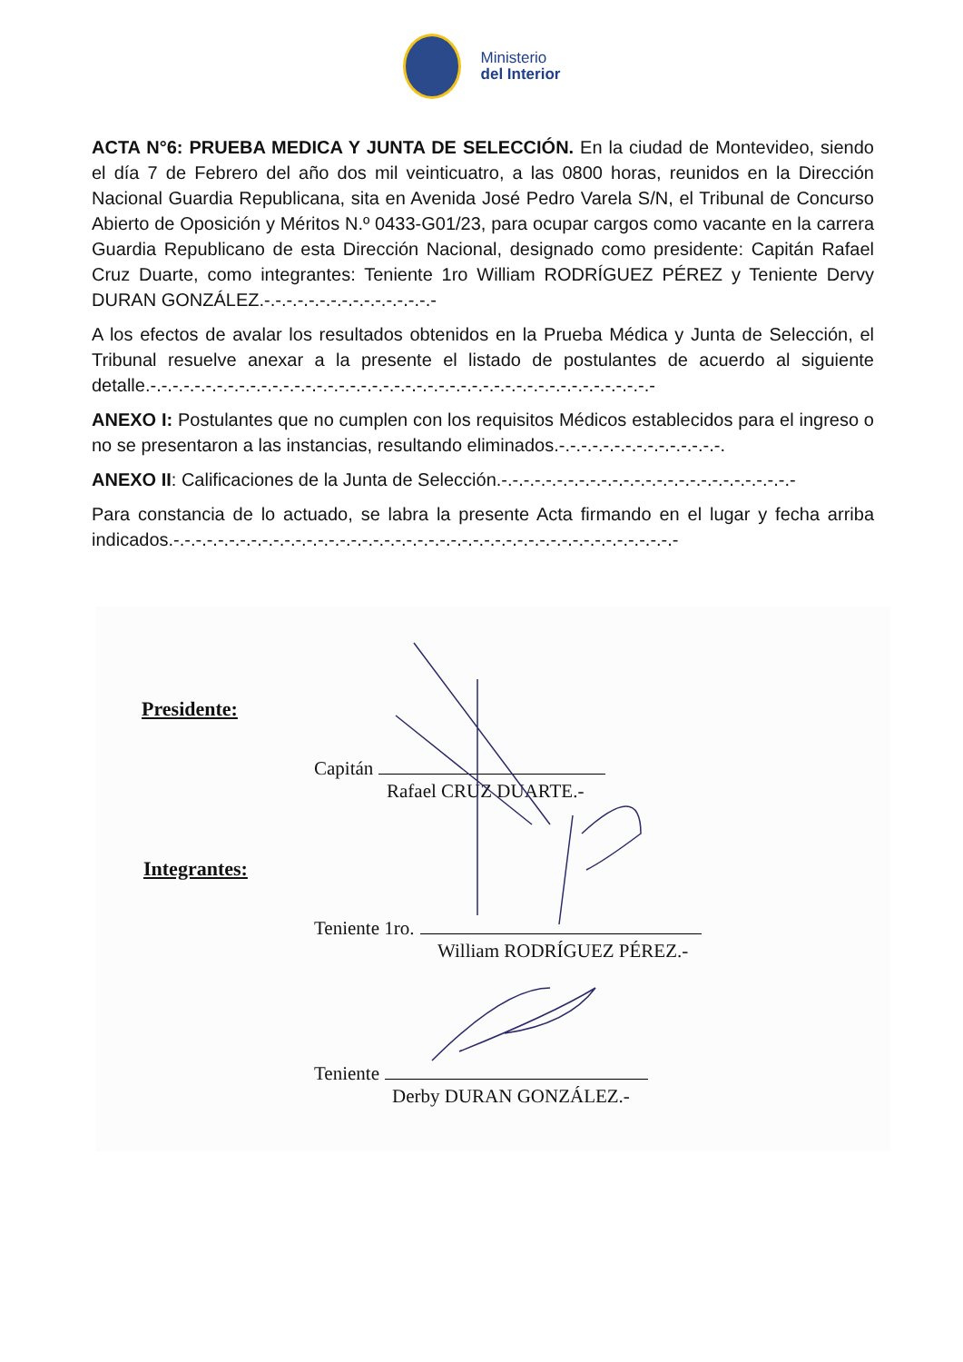Ministerio
del Interior
ACTA N°6: PRUEBA MEDICA Y JUNTA DE SELECCIÓN. En la ciudad de Montevideo, siendo el día 7 de Febrero del año dos mil veinticuatro, a las 0800 horas, reunidos en la Dirección Nacional Guardia Republicana, sita en Avenida José Pedro Varela S/N, el Tribunal de Concurso Abierto de Oposición y Méritos N.º 0433-G01/23, para ocupar cargos como vacante en la carrera Guardia Republicano de esta Dirección Nacional, designado como presidente: Capitán Rafael Cruz Duarte, como integrantes: Teniente 1ro William RODRÍGUEZ PÉREZ y Teniente Dervy DURAN GONZÁLEZ.-.-.-.-.-.-.-.-.-.-.-.-.-.-.-.-
A los efectos de avalar los resultados obtenidos en la Prueba Médica y Junta de Selección, el Tribunal resuelve anexar a la presente el listado de postulantes de acuerdo al siguiente detalle.-.-.-.-.-.-.-.-.-.-.-.-.-.-.-.-.-.-.-.-.-.-.-.-.-.-.-.-.-.-.-.-.-.-.-.-.-.-.-.-.-.-.-.-.-.-
ANEXO I: Postulantes que no cumplen con los requisitos Médicos establecidos para el ingreso o no se presentaron a las instancias, resultando eliminados.-.-.-.-.-.-.-.-.-.-.-.-.-.-.-.
ANEXO II: Calificaciones de la Junta de Selección.-.-.-.-.-.-.-.-.-.-.-.-.-.-.-.-.-.-.-.-.-.-.-.-.-.-.-
Para constancia de lo actuado, se labra la presente Acta firmando en el lugar y fecha arriba indicados.-.-.-.-.-.-.-.-.-.-.-.-.-.-.-.-.-.-.-.-.-.-.-.-.-.-.-.-.-.-.-.-.-.-.-.-.-.-.-.-.-.-.-.-.-.-
Presidente:
Capitán
Rafael CRUZ DUARTE.-
Integrantes:
Teniente 1ro.
William RODRÍGUEZ PÉREZ.-
Teniente
Derby DURAN GONZÁLEZ.-